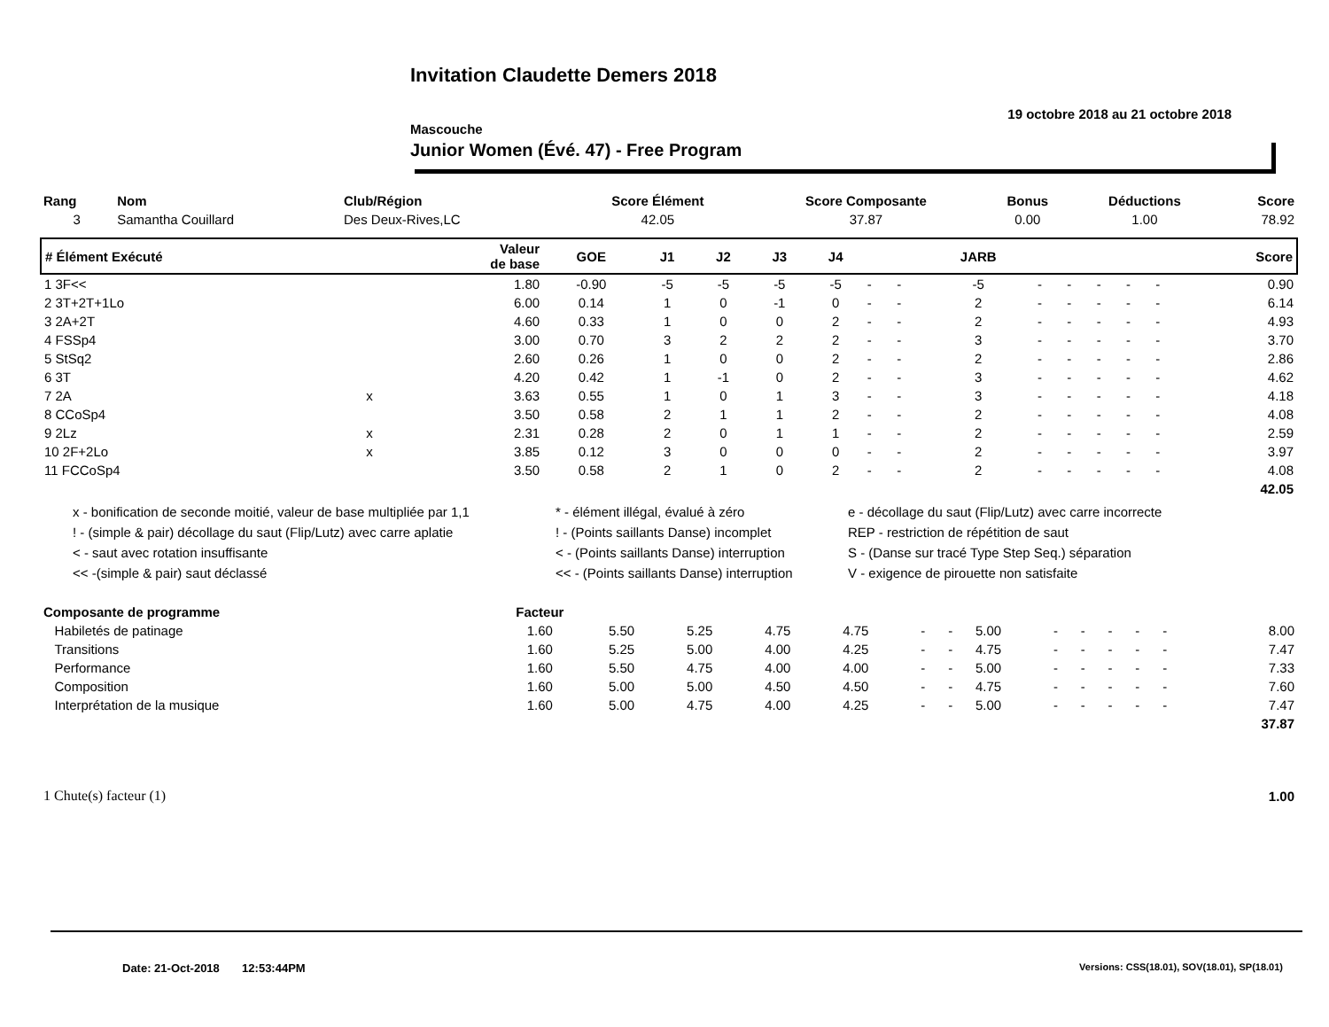Invitation Claudette Demers 2018
19 octobre 2018 au 21 octobre 2018
Mascouche
Junior Women (Évé. 47) - Free Program
| Rang | Nom | Club/Région | Score Élément | Score Composante | Bonus | Déductions | Score |
| --- | --- | --- | --- | --- | --- | --- | --- |
| 3 | Samantha Couillard | Des Deux-Rives,LC | 42.05 | 37.87 | 0.00 | 1.00 | 78.92 |
| # Élément Exécuté | | Valeur de base | GOE | J1 | J2 | J3 | J4 | | | JARB | | | | | | Score |
| --- | --- | --- | --- | --- | --- | --- | --- | --- | --- | --- | --- | --- | --- | --- | --- | --- |
| 1 3F<< | | 1.80 | -0.90 | -5 | -5 | -5 | -5 | - | - | -5 | - | - | - | - | - | 0.90 |
| 2 3T+2T+1Lo | | 6.00 | 0.14 | 1 | 0 | -1 | 0 | - | - | 2 | - | - | - | - | - | 6.14 |
| 3 2A+2T | | 4.60 | 0.33 | 1 | 0 | 0 | 2 | - | - | 2 | - | - | - | - | - | 4.93 |
| 4 FSSp4 | | 3.00 | 0.70 | 3 | 2 | 2 | 2 | - | - | 3 | - | - | - | - | - | 3.70 |
| 5 StSq2 | | 2.60 | 0.26 | 1 | 0 | 0 | 2 | - | - | 2 | - | - | - | - | - | 2.86 |
| 6 3T | | 4.20 | 0.42 | 1 | -1 | 0 | 2 | - | - | 3 | - | - | - | - | - | 4.62 |
| 7 2A | x | 3.63 | 0.55 | 1 | 0 | 1 | 3 | - | - | 3 | - | - | - | - | - | 4.18 |
| 8 CCoSp4 | | 3.50 | 0.58 | 2 | 1 | 1 | 2 | - | - | 2 | - | - | - | - | - | 4.08 |
| 9 2Lz | x | 2.31 | 0.28 | 2 | 0 | 1 | 1 | - | - | 2 | - | - | - | - | - | 2.59 |
| 10 2F+2Lo | x | 3.85 | 0.12 | 3 | 0 | 0 | 0 | - | - | 2 | - | - | - | - | - | 3.97 |
| 11 FCCoSp4 | | 3.50 | 0.58 | 2 | 1 | 0 | 2 | - | - | 2 | - | - | - | - | - | 4.08 |
| 42.05 | | | | | | | | | | | | | | | | |
x - bonification de seconde moitié, valeur de base multipliée par 1,1
* - élément illégal, évalué à zéro
e - décollage du saut (Flip/Lutz) avec carre incorrecte
! - (simple & pair) décollage du saut (Flip/Lutz) avec carre aplatie
! - (Points saillants Danse) incomplet
REP - restriction de répétition de saut
< - saut avec rotation insuffisante
< - (Points saillants Danse) interruption
S - (Danse sur tracé Type Step Seq.) séparation
<< -(simple & pair) saut déclassé
<< - (Points saillants Danse) interruption
V - exigence de pirouette non satisfaite
| Composante de programme | Facteur | | | | | | | | | | | | | | | |
| --- | --- | --- | --- | --- | --- | --- | --- | --- | --- | --- | --- | --- | --- | --- | --- | --- |
| Habiletés de patinage | 1.60 | 5.50 | 5.25 | 4.75 | 4.75 | - | - | 5.00 | - | - | - | - | - | | | 8.00 |
| Transitions | 1.60 | 5.25 | 5.00 | 4.00 | 4.25 | - | - | 4.75 | - | - | - | - | - | | | 7.47 |
| Performance | 1.60 | 5.50 | 4.75 | 4.00 | 4.00 | - | - | 5.00 | - | - | - | - | - | | | 7.33 |
| Composition | 1.60 | 5.00 | 5.00 | 4.50 | 4.50 | - | - | 4.75 | - | - | - | - | - | | | 7.60 |
| Interprétation de la musique | 1.60 | 5.00 | 4.75 | 4.00 | 4.25 | - | - | 5.00 | - | - | - | - | - | | | 7.47 |
| 37.87 | | | | | | | | | | | | | | | | |
| 1 Chute(s) facteur (1) | 1.00 |
Date: 21-Oct-2018 12:53:44PM
Versions: CSS(18.01), SOV(18.01), SP(18.01)